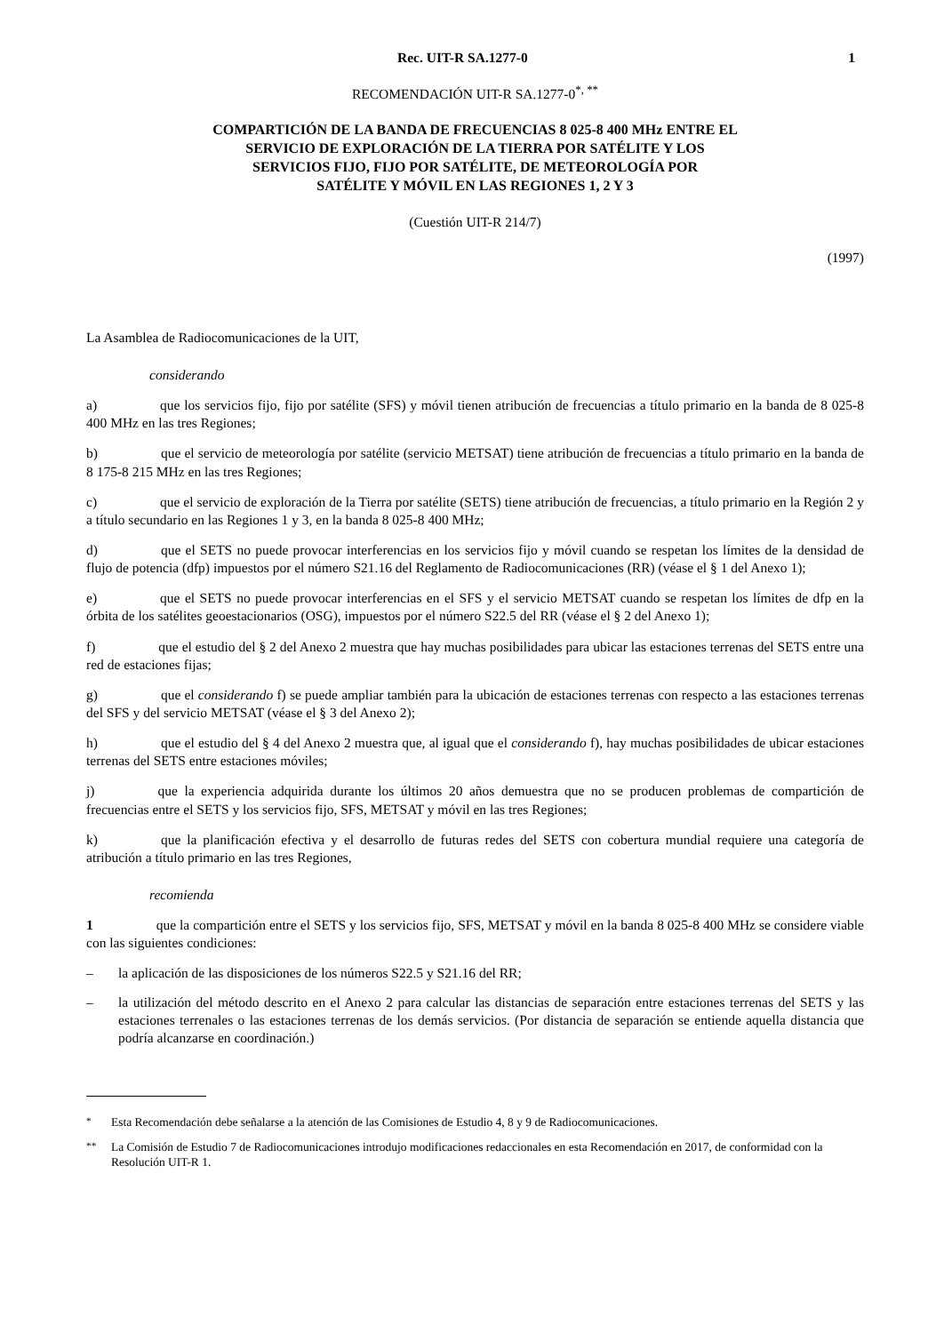Rec. UIT-R SA.1277-0 1
RECOMENDACIÓN UIT-R SA.1277-0<sup>*, **</sup>
COMPARTICIÓN DE LA BANDA DE FRECUENCIAS 8 025-8 400 MHz ENTRE EL
SERVICIO DE EXPLORACIÓN DE LA TIERRA POR SATÉLITE Y LOS
SERVICIOS FIJO, FIJO POR SATÉLITE, DE METEOROLOGÍA POR
SATÉLITE Y MÓVIL EN LAS REGIONES 1, 2 Y 3
(Cuestión UIT-R 214/7)
(1997)
La Asamblea de Radiocomunicaciones de la UIT,
considerando
a) que los servicios fijo, fijo por satélite (SFS) y móvil tienen atribución de frecuencias a título primario en la banda de 8 025-8 400 MHz en las tres Regiones;
b) que el servicio de meteorología por satélite (servicio METSAT) tiene atribución de frecuencias a título primario en la banda de 8 175-8 215 MHz en las tres Regiones;
c) que el servicio de exploración de la Tierra por satélite (SETS) tiene atribución de frecuencias, a título primario en la Región 2 y a título secundario en las Regiones 1 y 3, en la banda 8 025-8 400 MHz;
d) que el SETS no puede provocar interferencias en los servicios fijo y móvil cuando se respetan los límites de la densidad de flujo de potencia (dfp) impuestos por el número S21.16 del Reglamento de Radiocomunicaciones (RR) (véase el § 1 del Anexo 1);
e) que el SETS no puede provocar interferencias en el SFS y el servicio METSAT cuando se respetan los límites de dfp en la órbita de los satélites geoestacionarios (OSG), impuestos por el número S22.5 del RR (véase el § 2 del Anexo 1);
f) que el estudio del § 2 del Anexo 2 muestra que hay muchas posibilidades para ubicar las estaciones terrenas del SETS entre una red de estaciones fijas;
g) que el considerando f) se puede ampliar también para la ubicación de estaciones terrenas con respecto a las estaciones terrenas del SFS y del servicio METSAT (véase el § 3 del Anexo 2);
h) que el estudio del § 4 del Anexo 2 muestra que, al igual que el considerando f), hay muchas posibilidades de ubicar estaciones terrenas del SETS entre estaciones móviles;
j) que la experiencia adquirida durante los últimos 20 años demuestra que no se producen problemas de compartición de frecuencias entre el SETS y los servicios fijo, SFS, METSAT y móvil en las tres Regiones;
k) que la planificación efectiva y el desarrollo de futuras redes del SETS con cobertura mundial requiere una categoría de atribución a título primario en las tres Regiones,
recomienda
1 que la compartición entre el SETS y los servicios fijo, SFS, METSAT y móvil en la banda 8 025-8 400 MHz se considere viable con las siguientes condiciones:
– la aplicación de las disposiciones de los números S22.5 y S21.16 del RR;
– la utilización del método descrito en el Anexo 2 para calcular las distancias de separación entre estaciones terrenas del SETS y las estaciones terrenales o las estaciones terrenas de los demás servicios. (Por distancia de separación se entiende aquella distancia que podría alcanzarse en coordinación.)
<sup>*</sup> Esta Recomendación debe señalarse a la atención de las Comisiones de Estudio 4, 8 y 9 de Radiocomunicaciones.
<sup>**</sup> La Comisión de Estudio 7 de Radiocomunicaciones introdujo modificaciones redaccionales en esta Recomendación en 2017, de conformidad con la Resolución UIT-R 1.